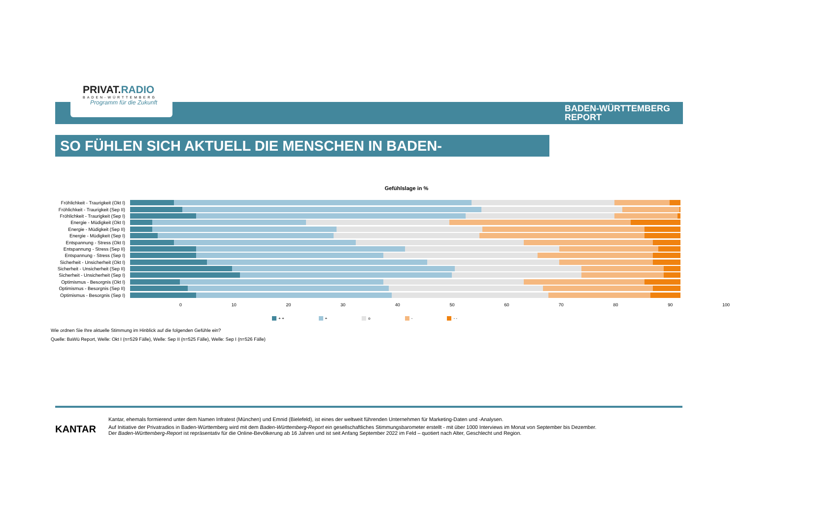PRIVAT.RADIO
BADEN-WÜRTTEMBERG
Programm für die Zukunft
BADEN-WÜRTTEMBERG
REPORT
SO FÜHLEN SICH AKTUELL DIE MENSCHEN IN BADEN-WÜRTTEMBERG
Gefühlslage in %
Fröhlichkeit - Traurigkeit (Okt I)
Fröhlichkeit - Traurigkeit (Sep II)
Fröhlichkeit - Traurigkeit (Sep I)
Energie - Müdigkeit (Okt I)
Energie - Müdigkeit (Sep II)
Energie - Müdigkeit (Sep I)
Entspannung - Stress (Okt I)
Entspannung - Stress (Sep II)
Entspannung - Stress (Sep I)
Sicherheit - Unsicherheit (Okt I)
Sicherheit - Unsicherheit (Sep II)
Sicherheit - Unsicherheit (Sep I)
Optimismus - Besorgnis (Okt I)
Optimismus - Besorgnis (Sep II)
Optimismus - Besorgnis (Sep I)
0 10 20 30 40 50 60 70 80 90 100
+ + + o - - -
Wie ordnen Sie Ihre aktuelle Stimmung im Hinblick auf die folgenden Gefühle ein?
Quelle: BaWü Report, Welle: Okt I (n=529 Fälle), Welle: Sep II (n=525 Fälle), Welle: Sep I (n=526 Fälle)
KANTAR
Kantar, ehemals formierend unter dem Namen Infratest (München) und Emnid (Bielefeld), ist eines der weltweit führenden Unternehmen für Marketing-Daten und -Analysen.
Auf Initiative der Privatradios in Baden-Württemberg wird mit dem Baden-Württemberg-Report ein gesellschaftliches Stimmungsbarometer erstellt - mit über 1000 Interviews im Monat von September bis Dezember.
Der Baden-Württemberg-Report ist repräsentativ für die Online-Bevölkerung ab 16 Jahren und ist seit Anfang September 2022 im Feld – quotiert nach Alter, Geschlecht und Region.